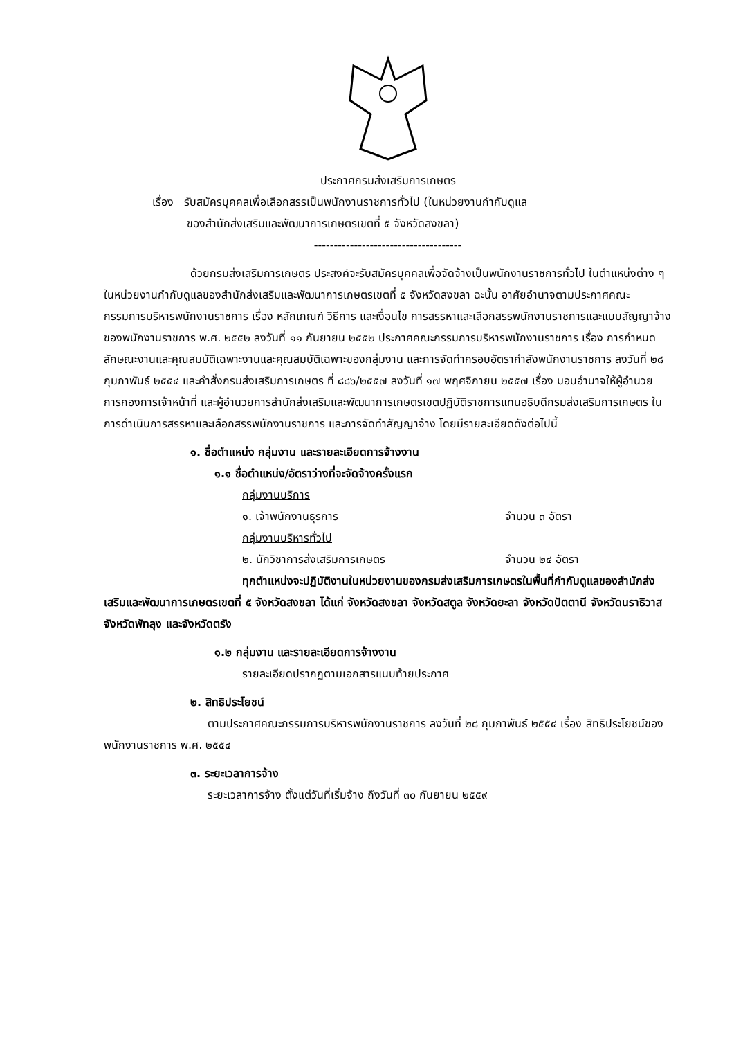ประกาศกรมส่งเสริมการเกษตร
เรื่อง รับสมัครบุคคลเพื่อเลือกสรรเป็นพนักงานราชการทั่วไป (ในหน่วยงานกำกับดูแล
ของสำนักส่งเสริมและพัฒนาการเกษตรเขตที่ ๕ จังหวัดสงขลา)
-------------------------------------
ด้วยกรมส่งเสริมการเกษตร ประสงค์จะรับสมัครบุคคลเพื่อจัดจ้างเป็นพนักงานราชการทั่วไป ในตำแหน่งต่าง ๆ ในหน่วยงานกำกับดูแลของสำนักส่งเสริมและพัฒนาการเกษตรเขตที่ ๕ จังหวัดสงขลา ฉะนั้น อาศัยอำนาจตามประกาศคณะกรรมการบริหารพนักงานราชการ เรื่อง หลักเกณฑ์ วิธีการ และเงื่อนไข การสรรหาและเลือกสรรพนักงานราชการและแบบสัญญาจ้างของพนักงานราชการ พ.ศ. ๒๕๕๒ ลงวันที่ ๑๑ กันยายน ๒๕๕๒ ประกาศคณะกรรมการบริหารพนักงานราชการ เรื่อง การกำหนดลักษณะงานและคุณสมบัติเฉพาะงานและคุณสมบัติเฉพาะของกลุ่มงาน และการจัดทำกรอบอัตรากำลังพนักงานราชการ ลงวันที่ ๒๘ กุมภาพันธ์ ๒๕๕๔ และคำสั่งกรมส่งเสริมการเกษตร ที่ ๘๘๖/๒๕๕๗ ลงวันที่ ๑๗ พฤศจิกายน ๒๕๕๗ เรื่อง มอบอำนาจให้ผู้อำนวยการกองการเจ้าหน้าที่ และผู้อำนวยการสำนักส่งเสริมและพัฒนาการเกษตรเขตปฏิบัติราชการแทนอธิบดีกรมส่งเสริมการเกษตร ในการดำเนินการสรรหาและเลือกสรรพนักงานราชการ และการจัดทำสัญญาจ้าง โดยมีรายละเอียดดังต่อไปนี้
๑. ชื่อตำแหน่ง กลุ่มงาน และรายละเอียดการจ้างงาน
๑.๑ ชื่อตำแหน่ง/อัตราว่างที่จะจัดจ้างครั้งแรก
กลุ่มงานบริการ
๑. เจ้าพนักงานธุรการ จำนวน ๓ อัตรา
กลุ่มงานบริหารทั่วไป
๒. นักวิชาการส่งเสริมการเกษตร จำนวน ๒๔ อัตรา
ทุกตำแหน่งจะปฏิบัติงานในหน่วยงานของกรมส่งเสริมการเกษตรในพื้นที่กำกับดูแลของสำนักส่งเสริมและพัฒนาการเกษตรเขตที่ ๕ จังหวัดสงขลา ได้แก่ จังหวัดสงขลา จังหวัดสตูล จังหวัดยะลา จังหวัดปัตตานี จังหวัดนราธิวาส จังหวัดพัทลุง และจังหวัดตรัง
๑.๒ กลุ่มงาน และรายละเอียดการจ้างงาน
รายละเอียดปรากฏตามเอกสารแนบท้ายประกาศ
๒. สิทธิประโยชน์
ตามประกาศคณะกรรมการบริหารพนักงานราชการ ลงวันที่ ๒๘ กุมภาพันธ์ ๒๕๕๔ เรื่อง สิทธิประโยชน์ของพนักงานราชการ พ.ศ. ๒๕๕๔
๓. ระยะเวลาการจ้าง
ระยะเวลาการจ้าง ตั้งแต่วันที่เริ่มจ้าง ถึงวันที่ ๓๐ กันยายน ๒๕๕๙